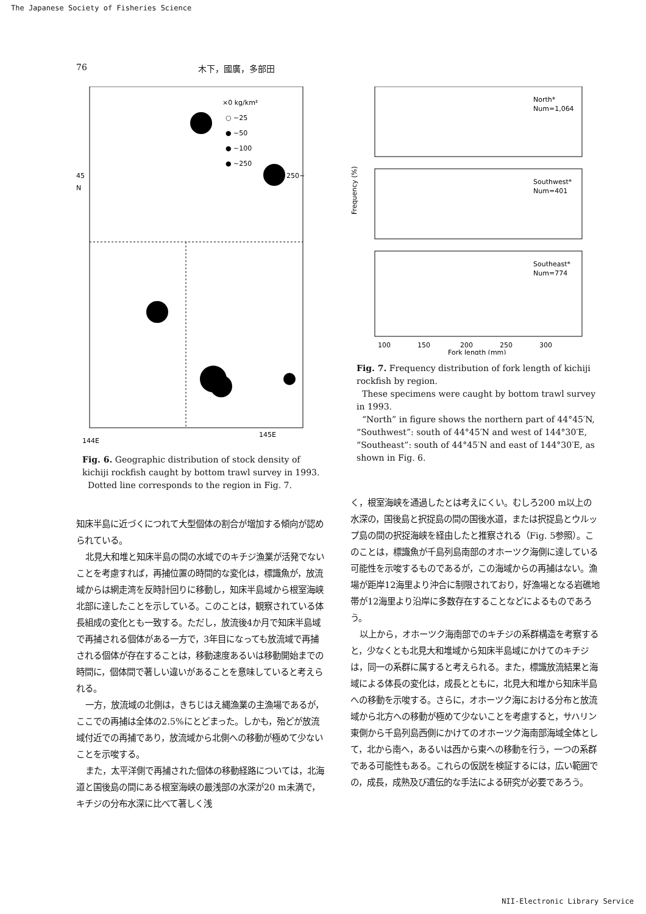The Japanese Society of Fisheries Science
76 木下，國廣，多部田
×0 kg/km²
○ ~25
● ~50
● ~100
● ~250
250~
45
N
144E
145E
Fig. 6. Geographic distribution of stock density of kichiji rockfish caught by bottom trawl survey in 1993.
Dotted line corresponds to the region in Fig. 7.
知床半島に近づくにつれて大型個体の割合が増加する傾向が認められている。
北見大和堆と知床半島の間の水域でのキチジ漁業が活発でないことを考慮すれば，再捕位置の時間的な変化は，標識魚が，放流域からは網走湾を反時計回りに移動し，知床半島域から根室海峡北部に達したことを示している。このことは，観察されている体長組成の変化とも一致する。ただし，放流後4か月で知床半島域で再捕される個体がある一方で，3年目になっても放流域で再捕される個体が存在することは，移動速度あるいは移動開始までの時間に，個体間で著しい違いがあることを意味していると考えられる。
一方，放流域の北側は，きちじはえ縄漁業の主漁場であるが，ここでの再捕は全体の2.5%にとどまった。しかも，殆どが放流域付近での再捕であり，放流域から北側への移動が極めて少ないことを示唆する。
また，太平洋側で再捕された個体の移動経路については，北海道と国後島の間にある根室海峡の最浅部の水深が20 m未満で，キチジの分布水深に比べて著しく浅
Frequency (%)
North*
Num=1,064
Southwest*
Num=401
Southeast*
Num=774
100
150
200
250
300
Fork length (mm)
Fig. 7. Frequency distribution of fork length of kichiji rockfish by region.
These specimens were caught by bottom trawl survey in 1993.
“North” in figure shows the northern part of 44°45′N, “Southwest”: south of 44°45′N and west of 144°30′E, “Southeast”: south of 44°45′N and east of 144°30′E, as shown in Fig. 6.
く，根室海峡を通過したとは考えにくい。むしろ200 m以上の水深の，国後島と択捉島の間の国後水道，または択捉島とウルップ島の間の択捉海峡を経由したと推察される（Fig. 5参照）。このことは，標識魚が千島列島南部のオホーツク海側に達している可能性を示唆するものであるが，この海域からの再捕はない。漁場が距岸12海里より沖合に制限されており，好漁場となる岩礁地帯が12海里より沿岸に多数存在することなどによるものであろう。
以上から，オホーツク海南部でのキチジの系群構造を考察すると，少なくとも北見大和堆域から知床半島域にかけてのキチジは，同一の系群に属すると考えられる。また，標識放流結果と海域による体長の変化は，成長とともに，北見大和堆から知床半島への移動を示唆する。さらに，オホーツク海における分布と放流域から北方への移動が極めて少ないことを考慮すると，サハリン東側から千島列島西側にかけてのオホーツク海南部海域全体として，北から南へ，あるいは西から東への移動を行う，一つの系群である可能性もある。これらの仮説を検証するには，広い範囲での，成長，成熟及び遺伝的な手法による研究が必要であろう。
NII-Electronic Library Service